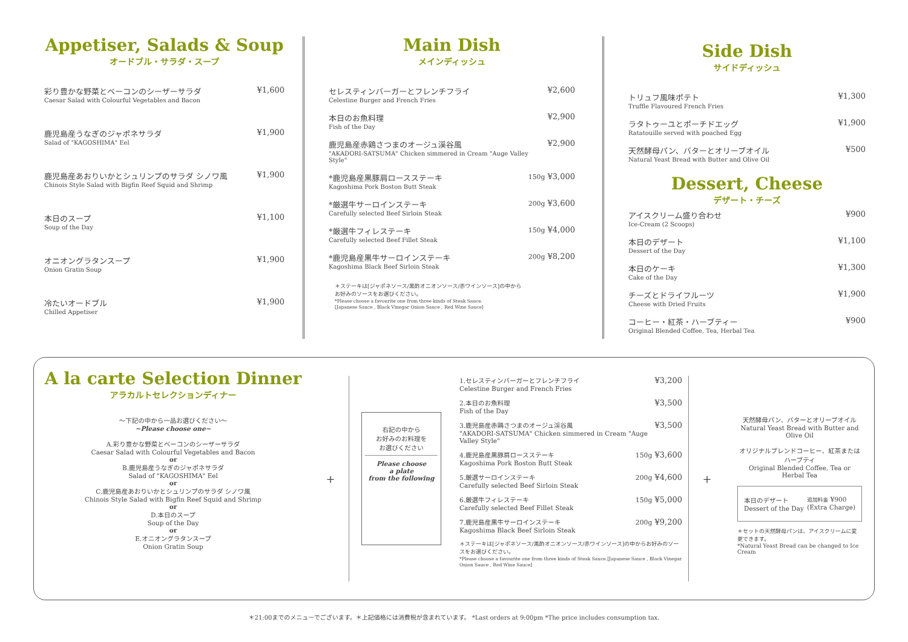Appetiser, Salads & Soup
オードブル・サラダ・スープ
彩り豊かな野菜とベーコンのシーザーサラダ
Caesar Salad with Colourful Vegetables and Bacon
¥1,600
鹿児島産うなぎのジャポネサラダ
Salad of "KAGOSHIMA" Eel
¥1,900
鹿児島産あおりいかとシュリンプのサラダ シノワ風
Chinois Style Salad with Bigfin Reef Squid and Shrimp
¥1,900
本日のスープ
Soup of the Day
¥1,100
オニオングラタンスープ
Onion Gratin Soup
¥1,900
冷たいオードブル
Chilled Appetiser
¥1,900
Main Dish
メインディッシュ
セレスティンバーガーとフレンチフライ
Celestine Burger and French Fries
¥2,600
本日のお魚料理
Fish of the Day
¥2,900
鹿児島産赤鶏さつまのオージュ渓谷風
"AKADORI-SATSUMA" Chicken simmered in Cream "Auge Valley Style"
¥2,900
*鹿児島産黒豚肩ロースステーキ
Kagoshima Pork Boston Butt Steak
150g ¥3,000
*厳選牛サーロインステーキ
Carefully selected Beef Sirloin Steak
200g ¥3,600
*厳選牛フィレステーキ
Carefully selected Beef Fillet Steak
150g ¥4,000
*鹿児島産黒牛サーロインステーキ
Kagoshima Black Beef Sirloin Steak
200g ¥8,200
＊ステーキは[ジャポネソース/黒酢オニオンソース/赤ワインソース]の中から
お好みのソースをお選びください。
*Please choose a favourite one from three kinds of Steak Sauce.
[Japanese Sauce , Black Vinegar Onion Sauce , Red Wine Sauce]
Side Dish
サイドディッシュ
トリュフ風味ポテト
Truffle Flavoured French Fries
¥1,300
ラタトゥーユとポーチドエッグ
Ratatouille served with poached Egg
¥1,900
天然酵母パン、バターとオリーブオイル
Natural Yeast Bread with Butter and Olive Oil
¥500
Dessert, Cheese
デザート・チーズ
アイスクリーム盛り合わせ
Ice-Cream (2 Scoops)
¥900
本日のデザート
Dessert of the Day
¥1,100
本日のケーキ
Cake of the Day
¥1,300
チーズとドライフルーツ
Cheese with Dried Fruits
¥1,900
コーヒー・紅茶・ハーブティー
Original Blended Coffee, Tea, Herbal Tea
¥900
A la carte Selection Dinner
アラカルトセレクションディナー
〜下記の中から一品お選びください〜
~Please choose one~
A.彩り豊かな野菜とベーコンのシーザーサラダ
Caesar Salad with Colourful Vegetables and Bacon
or
B.鹿児島産うなぎのジャポネサラダ
Salad of "KAGOSHIMA" Eel
or
C.鹿児島産あおりいかとシュリンプのサラダ シノワ風
Chinois Style Salad with Bigfin Reef Squid and Shrimp
or
D.本日のスープ
Soup of the Day
or
E.オニオングラタンスープ
Onion Gratin Soup
+
右記の中から
お好みのお料理を
お選びください
Please choose
a plate
from the following
1.セレスティンバーガーとフレンチフライ
Celestine Burger and French Fries
¥3,200
2.本日のお魚料理
Fish of the Day
¥3,500
3.鹿児島産赤鶏さつまのオージュ渓谷風
"AKADORI-SATSUMA" Chicken simmered in Cream "Auge Valley Style"
¥3,500
4.鹿児島産黒豚肩ロースステーキ
Kagoshima Pork Boston Butt Steak
150g ¥3,600
5.厳選サーロインステーキ
Carefully selected Beef Sirloin Steak
200g ¥4,600
6.厳選牛フィレステーキ
Carefully selected Beef Fillet Steak
150g ¥5,000
7.鹿児島産黒牛サーロインステーキ
Kagoshima Black Beef Sirloin Steak
200g ¥9,200
＊ステーキは[ジャポネソース/黒酢オニオンソース/赤ワインソース]の中からお好みのソースをお選びください。
*Please choose a favourite one from three kinds of Steak Sauce.[Japanese Sauce , Black Vinegar Onion Sauce , Red Wine Sauce]
+
天然酵母パン、バターとオリーブオイル
Natural Yeast Bread with Butter and Olive Oil
オリジナルブレンドコーヒー、紅茶またはハーブティ
Original Blended Coffee, Tea or Herbal Tea
本日のデザート
Dessert of the Day
追加料金 ¥900
(Extra Charge)
＊セットの天然酵母パンは、アイスクリームに変更できます。
*Natural Yeast Bread can be changed to Ice Cream
＊21:00までのメニューでございます。＊上記価格には消費税が含まれています。 *Last orders at 9:00pm *The price includes consumption tax.